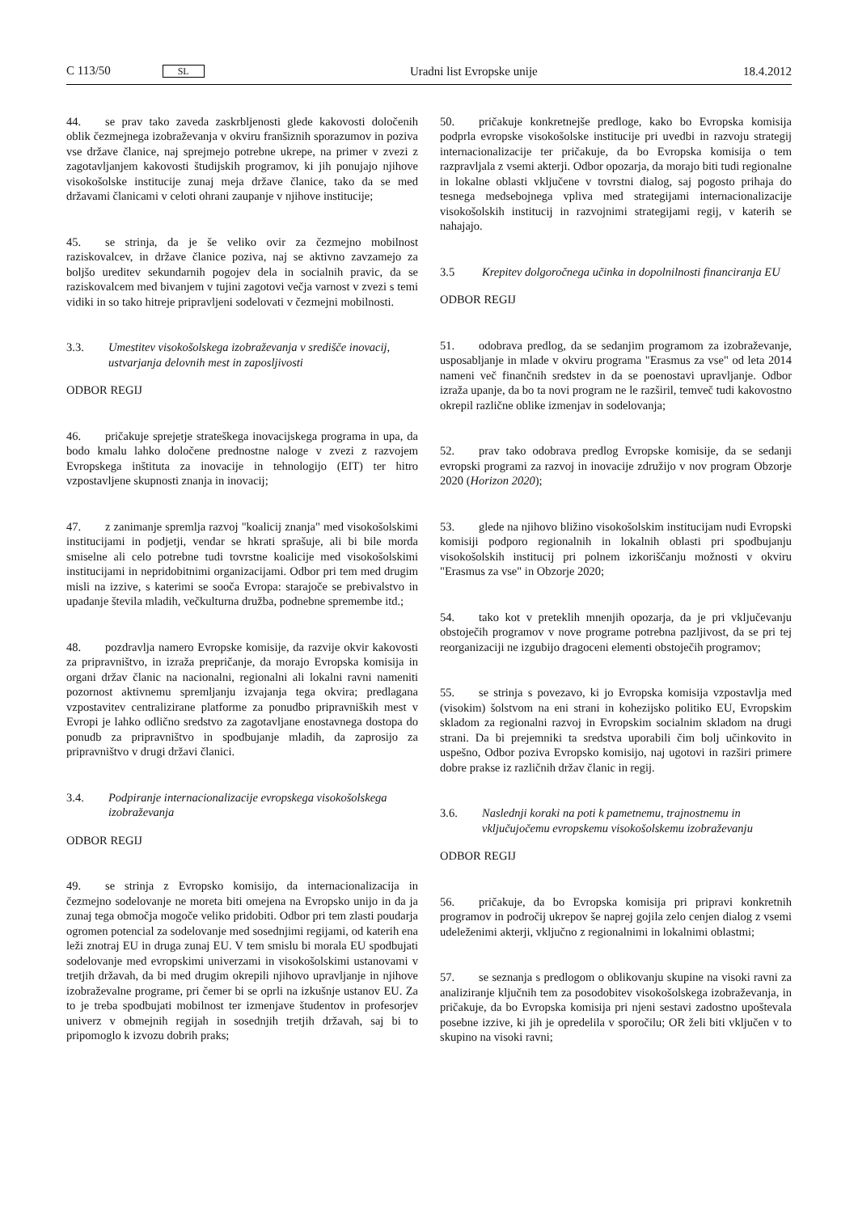C 113/50 SL Uradni list Evropske unije 18.4.2012
44. se prav tako zaveda zaskrbljenosti glede kakovosti določenih oblik čezmejnega izobraževanja v okviru franšiznih sporazumov in poziva vse države članice, naj sprejmejo potrebne ukrepe, na primer v zvezi z zagotavljanjem kakovosti študijskih programov, ki jih ponujajo njihove visokošolske institucije zunaj meja države članice, tako da se med državami članicami v celoti ohrani zaupanje v njihove institucije;
45. se strinja, da je še veliko ovir za čezmejno mobilnost raziskovalcev, in države članice poziva, naj se aktivno zavzamejo za boljšo ureditev sekundarnih pogojev dela in socialnih pravic, da se raziskovalcem med bivanjem v tujini zagotovi večja varnost v zvezi s temi vidiki in so tako hitreje pripravljeni sodelovati v čezmejni mobilnosti.
3.3. Umestitev visokošolskega izobraževanja v središče inovacij, ustvarjanja delovnih mest in zaposljivosti
ODBOR REGIJ
46. pričakuje sprejetje strateškega inovacijskega programa in upa, da bodo kmalu lahko določene prednostne naloge v zvezi z razvojem Evropskega inštituta za inovacije in tehnologijo (EIT) ter hitro vzpostavljene skupnosti znanja in inovacij;
47. z zanimanje spremlja razvoj "koalicij znanja" med visokošolskimi institucijami in podjetji, vendar se hkrati sprašuje, ali bi bile morda smiselne ali celo potrebne tudi tovrstne koalicije med visokošolskimi institucijami in nepridobitnimi organizacijami. Odbor pri tem med drugim misli na izzive, s katerimi se sooča Evropa: starajoče se prebivalstvo in upadanje števila mladih, večkulturna družba, podnebne spremembe itd.;
48. pozdravlja namero Evropske komisije, da razvije okvir kakovosti za pripravništvo, in izraža prepričanje, da morajo Evropska komisija in organi držav članic na nacionalni, regionalni ali lokalni ravni nameniti pozornost aktivnemu spremljanju izvajanja tega okvira; predlagana vzpostavitev centralizirane platforme za ponudbo pripravniških mest v Evropi je lahko odlično sredstvo za zagotavljane enostavnega dostopa do ponudb za pripravništvo in spodbujanje mladih, da zaprosijo za pripravništvo v drugi državi članici.
3.4. Podpiranje internacionalizacije evropskega visokošolskega izobraževanja
ODBOR REGIJ
49. se strinja z Evropsko komisijo, da internacionalizacija in čezmejno sodelovanje ne moreta biti omejena na Evropsko unijo in da ja zunaj tega območja mogoče veliko pridobiti. Odbor pri tem zlasti poudarja ogromen potencial za sodelovanje med sosednjimi regijami, od katerih ena leži znotraj EU in druga zunaj EU. V tem smislu bi morala EU spodbujati sodelovanje med evropskimi univerzami in visokošolskimi ustanovami v tretjih državah, da bi med drugim okrepili njihovo upravljanje in njihove izobraževalne programe, pri čemer bi se oprli na izkušnje ustanov EU. Za to je treba spodbujati mobilnost ter izmenjave študentov in profesorjev univerz v obmejnih regijah in sosednjih tretjih državah, saj bi to pripomoglo k izvozu dobrih praks;
50. pričakuje konkretnejše predloge, kako bo Evropska komisija podprla evropske visokošolske institucije pri uvedbi in razvoju strategij internacionalizacije ter pričakuje, da bo Evropska komisija o tem razpravljala z vsemi akterji. Odbor opozarja, da morajo biti tudi regionalne in lokalne oblasti vključene v tovrstni dialog, saj pogosto prihaja do tesnega medsebojnega vpliva med strategijami internacionalizacije visokošolskih institucij in razvojnimi strategijami regij, v katerih se nahajajo.
3.5 Krepitev dolgoročnega učinka in dopolnilnosti financiranja EU
ODBOR REGIJ
51. odobrava predlog, da se sedanjim programom za izobraževanje, usposabljanje in mlade v okviru programa "Erasmus za vse" od leta 2014 nameni več finančnih sredstev in da se poenostavi upravljanje. Odbor izraža upanje, da bo ta novi program ne le razširil, temveč tudi kakovostno okrepil različne oblike izmenjav in sodelovanja;
52. prav tako odobrava predlog Evropske komisije, da se sedanji evropski programi za razvoj in inovacije združijo v nov program Obzorje 2020 (Horizon 2020);
53. glede na njihovo bližino visokošolskim institucijam nudi Evropski komisiji podporo regionalnih in lokalnih oblasti pri spodbujanju visokošolskih institucij pri polnem izkoriščanju možnosti v okviru "Erasmus za vse" in Obzorje 2020;
54. tako kot v preteklih mnenjih opozarja, da je pri vključevanju obstoječih programov v nove programe potrebna pazljivost, da se pri tej reorganizaciji ne izgubijo dragoceni elementi obstoječih programov;
55. se strinja s povezavo, ki jo Evropska komisija vzpostavlja med (visokim) šolstvom na eni strani in kohezijsko politiko EU, Evropskim skladom za regionalni razvoj in Evropskim socialnim skladom na drugi strani. Da bi prejemniki ta sredstva uporabili čim bolj učinkovito in uspešno, Odbor poziva Evropsko komisijo, naj ugotovi in razširi primere dobre prakse iz različnih držav članic in regij.
3.6. Naslednji koraki na poti k pametnemu, trajnostnemu in vključujočemu evropskemu visokošolskemu izobraževanju
ODBOR REGIJ
56. pričakuje, da bo Evropska komisija pri pripravi konkretnih programov in področij ukrepov še naprej gojila zelo cenjen dialog z vsemi udeleženimi akterji, vključno z regionalnimi in lokalnimi oblastmi;
57. se seznanja s predlogom o oblikovanju skupine na visoki ravni za analiziranje ključnih tem za posodobitev visokošolskega izobraževanja, in pričakuje, da bo Evropska komisija pri njeni sestavi zadostno upoštevala posebne izzive, ki jih je opredelila v sporočilu; OR želi biti vključen v to skupino na visoki ravni;